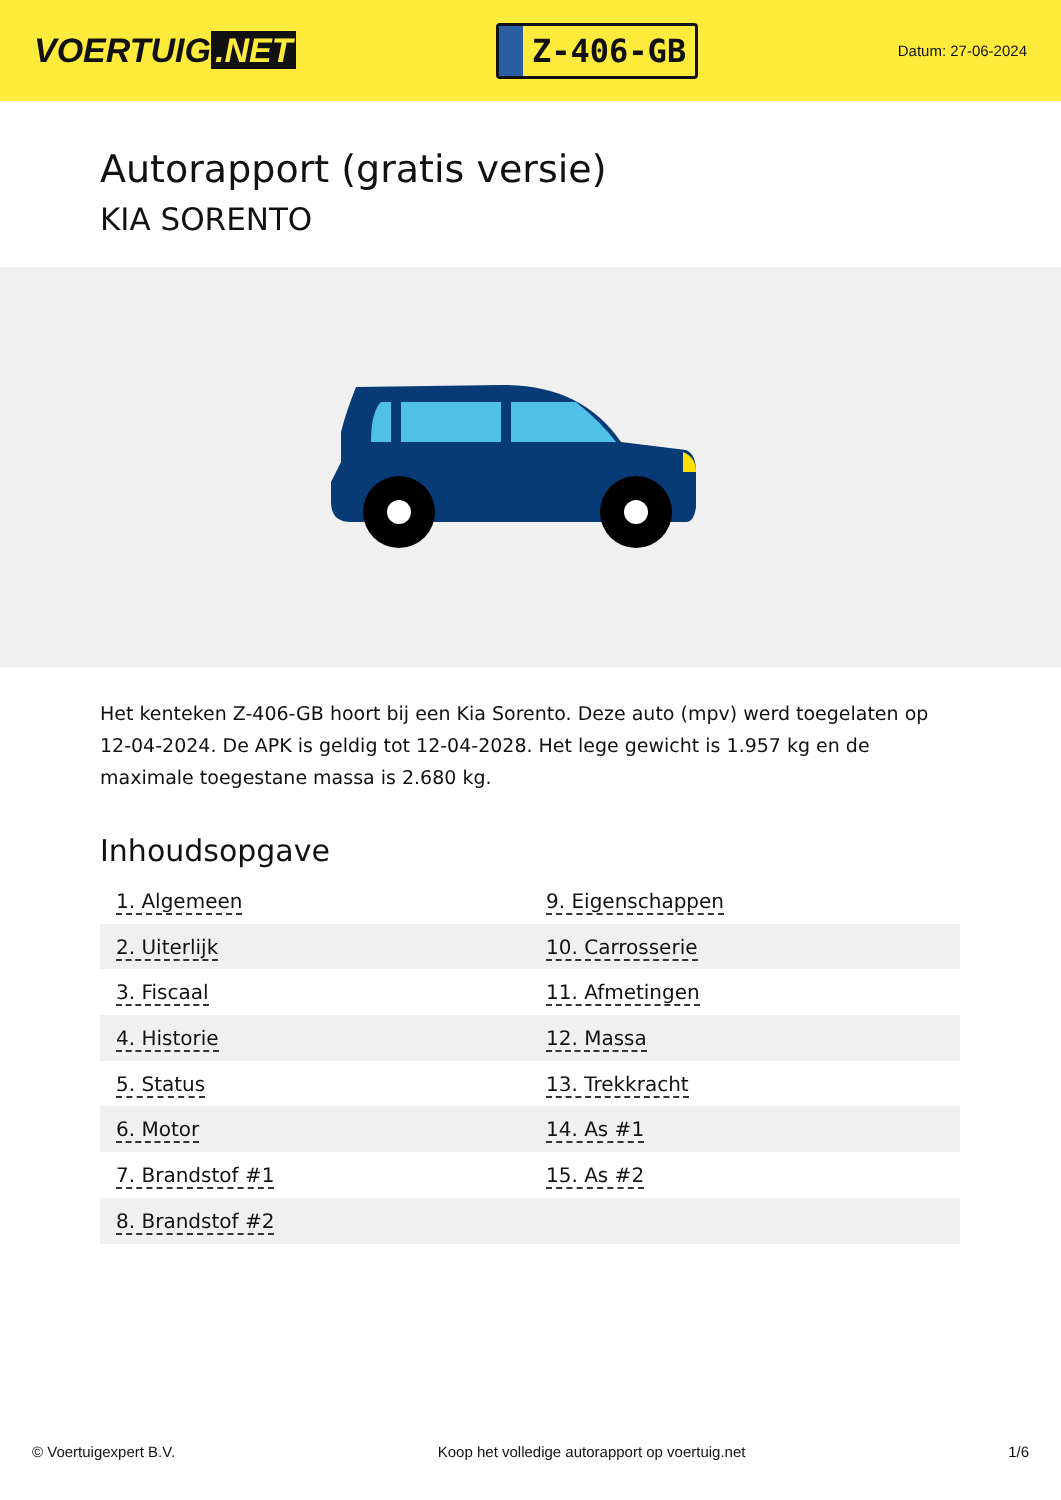VOERTUIG.NET
Z-406-GB
Datum: 27-06-2024
Autorapport (gratis versie)
KIA SORENTO
Het kenteken Z-406-GB hoort bij een Kia Sorento. Deze auto (mpv) werd toegelaten op 12-04-2024. De APK is geldig tot 12-04-2028. Het lege gewicht is 1.957 kg en de maximale toegestane massa is 2.680 kg.
Inhoudsopgave
| 1. Algemeen | 9. Eigenschappen |
| 2. Uiterlijk | 10. Carrosserie |
| 3. Fiscaal | 11. Afmetingen |
| 4. Historie | 12. Massa |
| 5. Status | 13. Trekkracht |
| 6. Motor | 14. As #1 |
| 7. Brandstof #1 | 15. As #2 |
| 8. Brandstof #2 | |
© Voertuigexpert B.V. Koop het volledige autorapport op voertuig.net 1/6